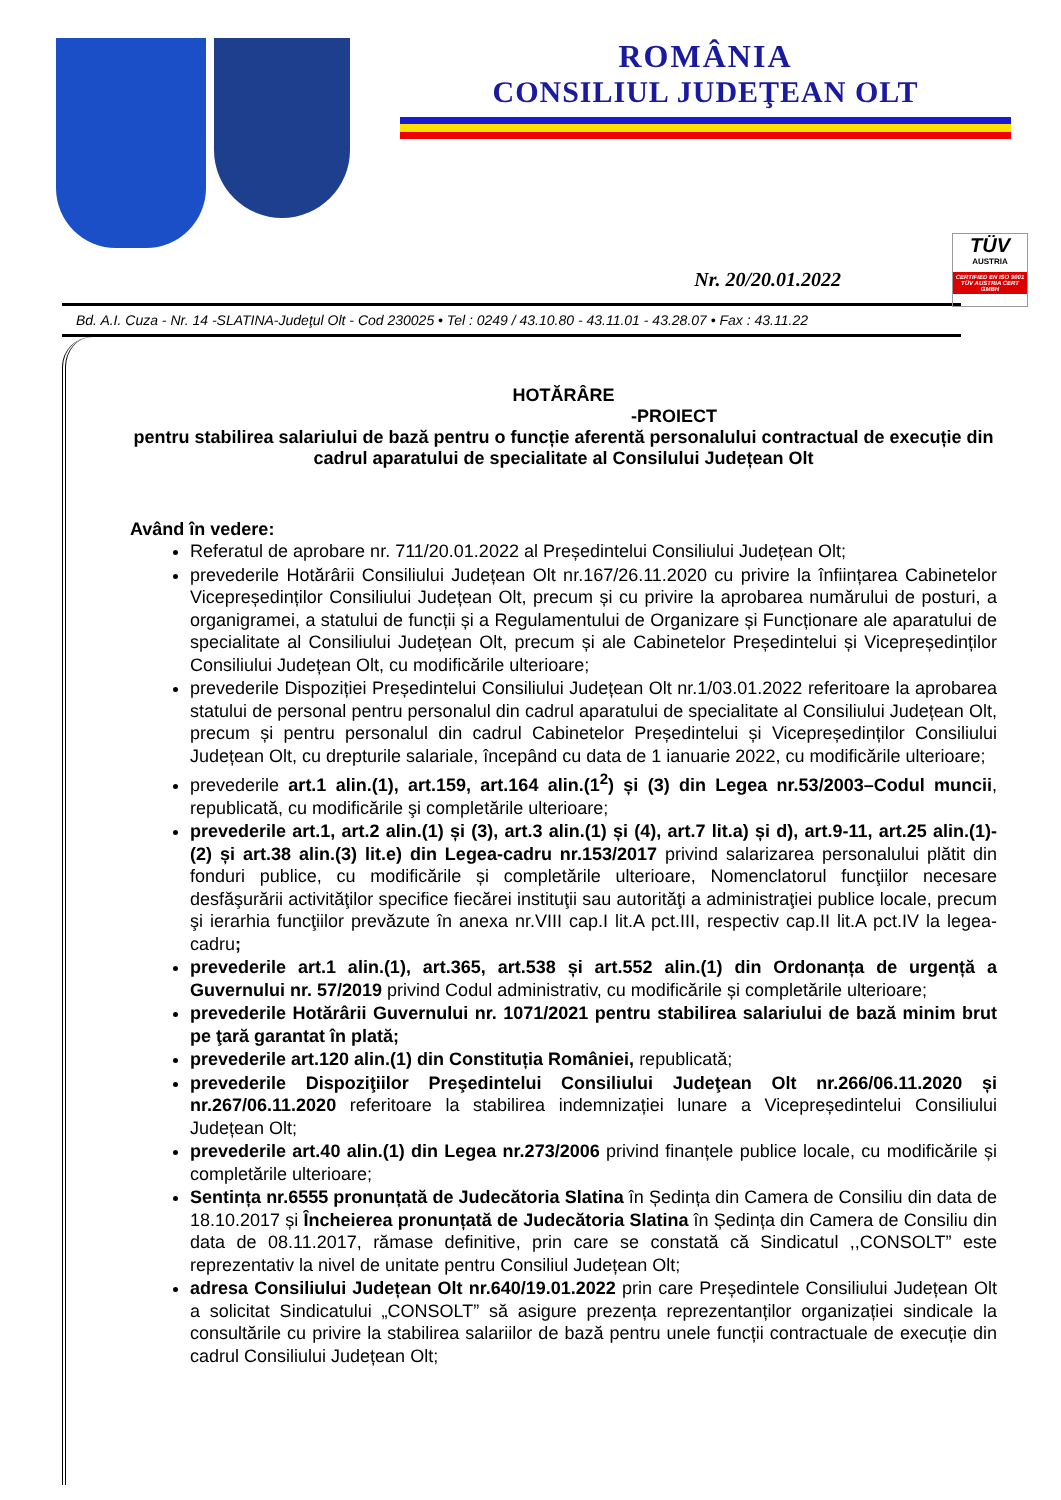ROMÂNIA
CONSILIUL JUDEŢEAN OLT
Nr. 20/20.01.2022
TÜV
AUSTRIA
CERTIFIED EN ISO 9001
TÜV AUSTRIA CERT GMBH
Bd. A.I. Cuza - Nr. 14 -SLATINA-Judeţul Olt - Cod 230025 • Tel : 0249 / 43.10.80 - 43.11.01 - 43.28.07 • Fax : 43.11.22
HOTĂRÂRE
-PROIECT
pentru stabilirea salariului de bază pentru o funcție aferentă personalului contractual de execuție din cadrul aparatului de specialitate al Consilului Județean Olt
Având în vedere:
Referatul de aprobare nr. 711/20.01.2022 al Președintelui Consiliului Județean Olt;
prevederile Hotărârii Consiliului Județean Olt nr.167/26.11.2020 cu privire la înființarea Cabinetelor Vicepreședinților Consiliului Județean Olt, precum și cu privire la aprobarea numărului de posturi, a organigramei, a statului de funcții și a Regulamentului de Organizare și Funcționare ale aparatului de specialitate al Consiliului Județean Olt, precum și ale Cabinetelor Președintelui și Vicepreședinților Consiliului Județean Olt, cu modificările ulterioare;
prevederile Dispoziției Președintelui Consiliului Județean Olt nr.1/03.01.2022 referitoare la aprobarea statului de personal pentru personalul din cadrul aparatului de specialitate al Consiliului Județean Olt, precum și pentru personalul din cadrul Cabinetelor Președintelui și Vicepreședinților Consiliului Județean Olt, cu drepturile salariale, începând cu data de 1 ianuarie 2022, cu modificările ulterioare;
prevederile art.1 alin.(1), art.159, art.164 alin.(1<sup>2</sup>) și (3) din Legea nr.53/2003–Codul muncii, republicată, cu modificările şi completările ulterioare;
prevederile art.1, art.2 alin.(1) și (3), art.3 alin.(1) și (4), art.7 lit.a) și d), art.9-11, art.25 alin.(1)-(2) și art.38 alin.(3) lit.e) din Legea-cadru nr.153/2017 privind salarizarea personalului plătit din fonduri publice, cu modificările și completările ulterioare, Nomenclatorul funcţiilor necesare desfăşurării activităţilor specifice fiecărei instituţii sau autorităţi a administraţiei publice locale, precum şi ierarhia funcţiilor prevăzute în anexa nr.VIII cap.I lit.A pct.III, respectiv cap.II lit.A pct.IV la legea-cadru;
prevederile art.1 alin.(1), art.365, art.538 și art.552 alin.(1) din Ordonanța de urgență a Guvernului nr. 57/2019 privind Codul administrativ, cu modificările și completările ulterioare;
prevederile Hotărârii Guvernului nr. 1071/2021 pentru stabilirea salariului de bază minim brut pe ţară garantat în plată;
prevederile art.120 alin.(1) din Constituția României, republicată;
prevederile Dispoziţiilor Preşedintelui Consiliului Judeţean Olt nr.266/06.11.2020 și nr.267/06.11.2020 referitoare la stabilirea indemnizației lunare a Vicepreședintelui Consiliului Județean Olt;
prevederile art.40 alin.(1) din Legea nr.273/2006 privind finanțele publice locale, cu modificările și completările ulterioare;
Sentința nr.6555 pronunțată de Judecătoria Slatina în Ședința din Camera de Consiliu din data de 18.10.2017 și Încheierea pronunțată de Judecătoria Slatina în Ședința din Camera de Consiliu din data de 08.11.2017, rămase definitive, prin care se constată că Sindicatul ,,CONSOLT” este reprezentativ la nivel de unitate pentru Consiliul Județean Olt;
adresa Consiliului Județean Olt nr.640/19.01.2022 prin care Președintele Consiliului Județean Olt a solicitat Sindicatului „CONSOLT” să asigure prezența reprezentanților organizației sindicale la consultările cu privire la stabilirea salariilor de bază pentru unele funcții contractuale de execuție din cadrul Consiliului Județean Olt;